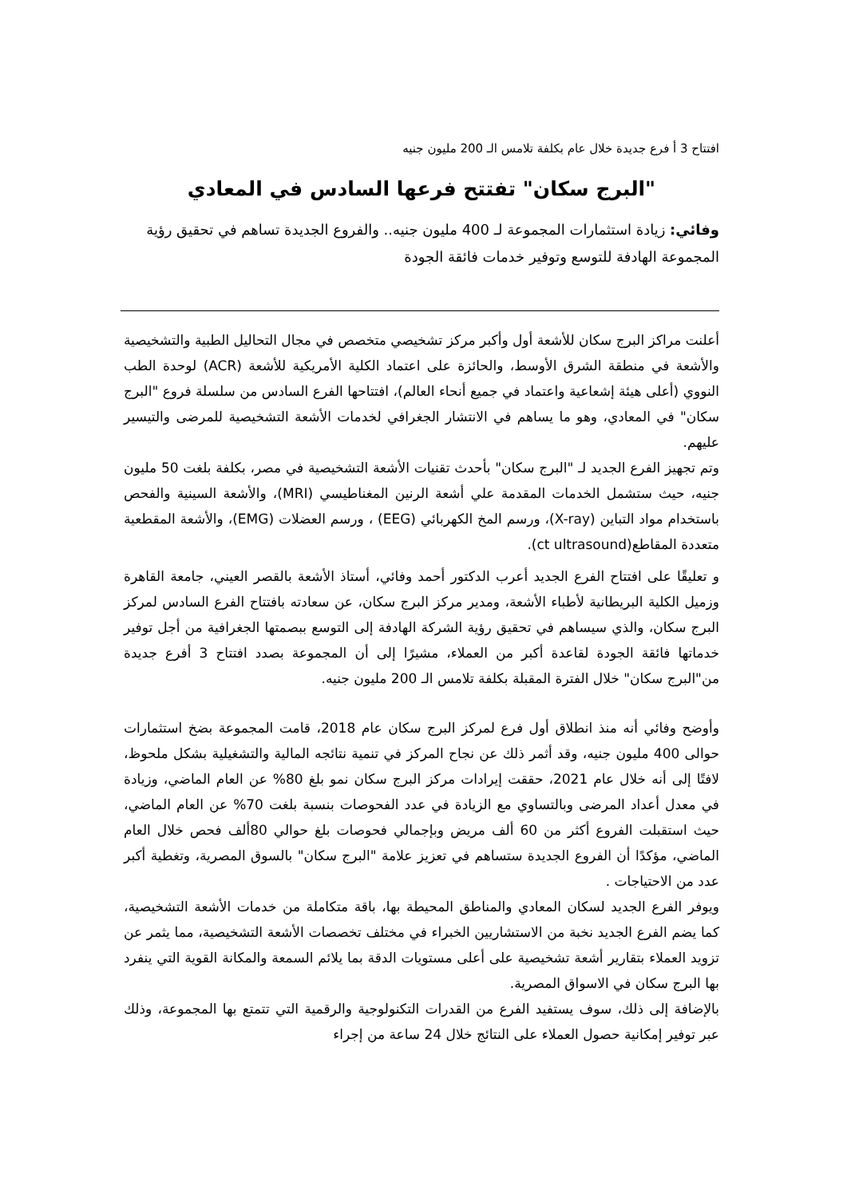افتتاح 3 أ فرع جديدة خلال عام بكلفة تلامس الـ 200 مليون جنيه
"البرج سكان" تفتتح فرعها السادس في المعادي
وفائي: زيادة استثمارات المجموعة لـ 400 مليون جنيه.. والفروع الجديدة تساهم في تحقيق رؤية المجموعة الهادفة للتوسع وتوفير خدمات فائقة الجودة
أعلنت مراكز البرج سكان للأشعة أول وأكبر مركز تشخيصي متخصص في مجال التحاليل الطبية والتشخيصية والأشعة في منطقة الشرق الأوسط، والحائزة على اعتماد الكلية الأمريكية للأشعة (ACR) لوحدة الطب النووي (أعلى هيئة إشعاعية واعتماد في جميع أنحاء العالم)، افتتاحها الفرع السادس من سلسلة فروع "البرج سكان" في المعادي، وهو ما يساهم في الانتشار الجغرافي لخدمات الأشعة التشخيصية للمرضى والتيسير عليهم.
وتم تجهيز الفرع الجديد لـ "البرج سكان" بأحدث تقنيات الأشعة التشخيصية في مصر، بكلفة بلغت 50 مليون جنيه، حيث ستشمل الخدمات المقدمة علي أشعة الرنين المغناطيسي (MRI)، والأشعة السينية والفحص باستخدام مواد التباين (X-ray)، ورسم المخ الكهربائي (EEG) ، ورسم العضلات (EMG)، والأشعة المقطعية متعددة المقاطع(ct ultrasound).
و تعليقًا على افتتاح الفرع الجديد أعرب الدكتور أحمد وفائي، أستاذ الأشعة بالقصر العيني، جامعة القاهرة وزميل الكلية البريطانية لأطباء الأشعة، ومدير مركز البرج سكان، عن سعادته بافتتاح الفرع السادس لمركز البرج سكان، والذي سيساهم في تحقيق رؤية الشركة الهادفة إلى التوسع ببصمتها الجغرافية من أجل توفير خدماتها فائقة الجودة لقاعدة أكبر من العملاء، مشيرًا إلى أن المجموعة بصدد افتتاح 3 أفرع جديدة من"البرج سكان" خلال الفترة المقبلة بكلفة تلامس الـ 200 مليون جنيه.
وأوضح وفائي أنه منذ انطلاق أول فرع لمركز البرج سكان عام 2018، قامت المجموعة بضخ استثمارات حوالى 400 مليون جنيه، وقد أثمر ذلك عن نجاح المركز في تنمية نتائجه المالية والتشغيلية بشكل ملحوظ، لافتًا إلى أنه خلال عام 2021، حققت إيرادات مركز البرج سكان نمو بلغ 80% عن العام الماضي، وزيادة في معدل أعداد المرضى وبالتساوي مع الزيادة في عدد الفحوصات بنسبة بلغت 70% عن العام الماضي، حيث استقبلت الفروع أكثر من 60 ألف مريض وبإجمالي فحوصات بلغ حوالي 80ألف فحص خلال العام الماضي، مؤكدًا أن الفروع الجديدة ستساهم في تعزيز علامة "البرج سكان" بالسوق المصرية، وتغطية أكبر عدد من الاحتياجات .
ويوفر الفرع الجديد لسكان المعادي والمناطق المحيطة بها، باقة متكاملة من خدمات الأشعة التشخيصية، كما يضم الفرع الجديد نخبة من الاستشاريين الخبراء في مختلف تخصصات الأشعة التشخيصية، مما يثمر عن تزويد العملاء بتقارير أشعة تشخيصية على أعلى مستويات الدقة بما يلائم السمعة والمكانة القوية التي ينفرد بها البرج سكان في الاسواق المصرية.
بالإضافة إلى ذلك، سوف يستفيد الفرع من القدرات التكنولوجية والرقمية التي تتمتع بها المجموعة، وذلك عبر توفير إمكانية حصول العملاء على النتائج خلال 24 ساعة من إجراء